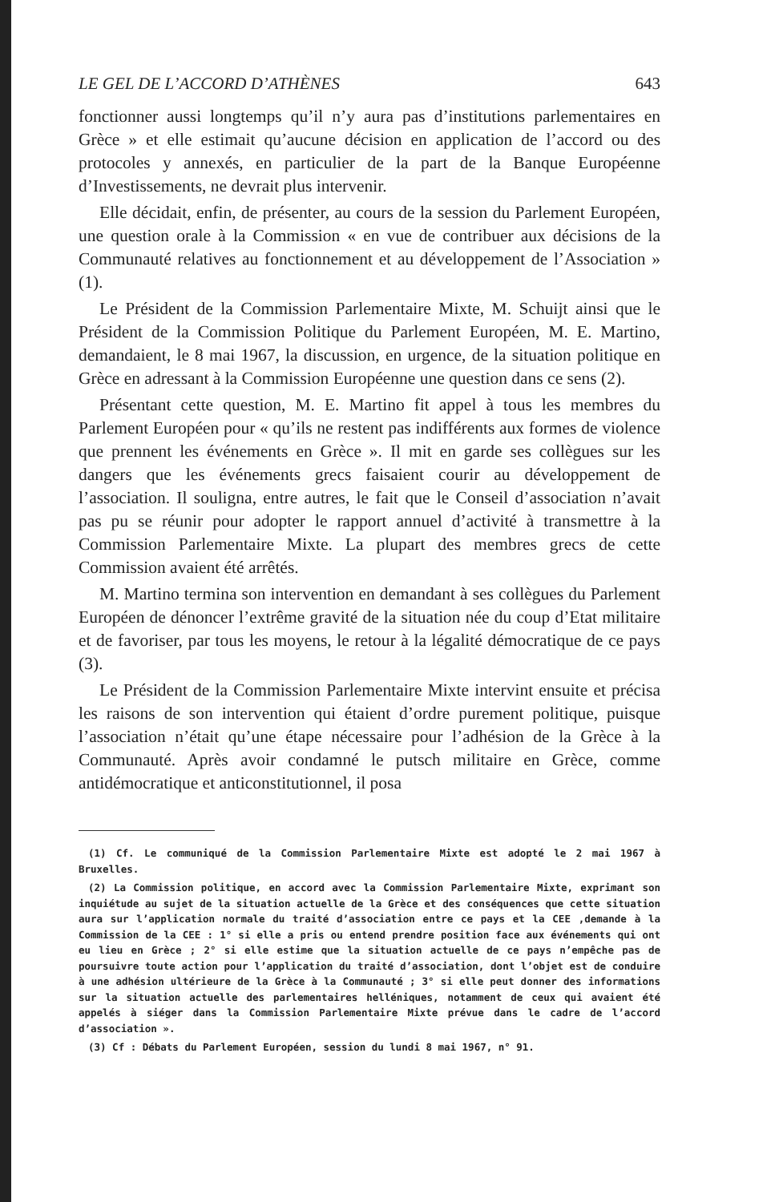LE GEL DE L’ACCORD D’ATHÈNES 643
fonctionner aussi longtemps qu’il n’y aura pas d’institutions parlementaires en Grèce » et elle estimait qu’aucune décision en application de l’accord ou des protocoles y annexés, en particulier de la part de la Banque Européenne d’Investissements, ne devrait plus intervenir.
Elle décidait, enfin, de présenter, au cours de la session du Parlement Européen, une question orale à la Commission « en vue de contribuer aux décisions de la Communauté relatives au fonctionnement et au développement de l’Association » (1).
Le Président de la Commission Parlementaire Mixte, M. Schuijt ainsi que le Président de la Commission Politique du Parlement Européen, M. E. Martino, demandaient, le 8 mai 1967, la discussion, en urgence, de la situation politique en Grèce en adressant à la Commission Européenne une question dans ce sens (2).
Présentant cette question, M. E. Martino fit appel à tous les membres du Parlement Européen pour « qu’ils ne restent pas indifférents aux formes de violence que prennent les événements en Grèce ». Il mit en garde ses collègues sur les dangers que les événements grecs faisaient courir au développement de l’association. Il souligna, entre autres, le fait que le Conseil d’association n’avait pas pu se réunir pour adopter le rapport annuel d’activité à transmettre à la Commission Parlementaire Mixte. La plupart des membres grecs de cette Commission avaient été arrêtés.
M. Martino termina son intervention en demandant à ses collègues du Parlement Européen de dénoncer l’extrême gravité de la situation née du coup d’Etat militaire et de favoriser, par tous les moyens, le retour à la légalité démocratique de ce pays (3).
Le Président de la Commission Parlementaire Mixte intervint ensuite et précisa les raisons de son intervention qui étaient d’ordre purement politique, puisque l’association n’était qu’une étape nécessaire pour l’adhésion de la Grèce à la Communauté. Après avoir condamné le putsch militaire en Grèce, comme antidémocratique et anticonstitutionnel, il posa
(1) Cf. Le communiqué de la Commission Parlementaire Mixte est adopté le 2 mai 1967 à Bruxelles.
(2) La Commission politique, en accord avec la Commission Parlementaire Mixte, exprimant son inquiétude au sujet de la situation actuelle de la Grèce et des conséquences que cette situation aura sur l’application normale du traité d’association entre ce pays et la CEE ,demande à la Commission de la CEE : 1° si elle a pris ou entend prendre position face aux événements qui ont eu lieu en Grèce ; 2° si elle estime que la situation actuelle de ce pays n’empêche pas de poursuivre toute action pour l’application du traité d’association, dont l’objet est de conduire à une adhésion ultérieure de la Grèce à la Communauté ; 3° si elle peut donner des informations sur la situation actuelle des parlementaires helléniques, notamment de ceux qui avaient été appelés à siéger dans la Commission Parlementaire Mixte prévue dans le cadre de l’accord d’association ».
(3) Cf : Débats du Parlement Européen, session du lundi 8 mai 1967, n° 91.